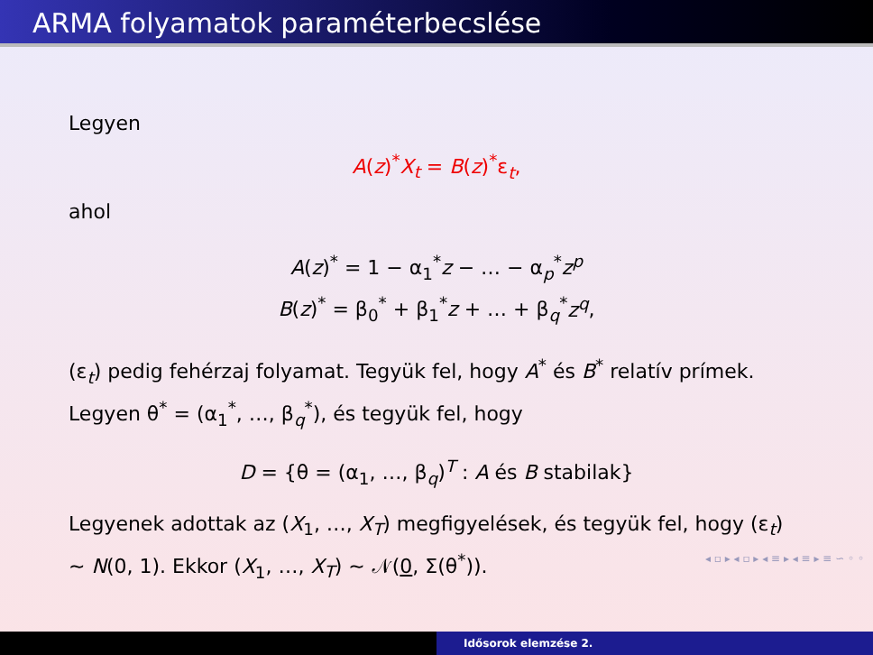ARMA folyamatok paraméterbecslése
Legyen
A(z)<sup>*</sup>X<sub>t</sub> = B(z)<sup>*</sup>ε<sub>t</sub>,
ahol
A(z)<sup>*</sup> = 1 − α<sub>1</sub><sup>*</sup>z − … − α<sub>p</sub><sup>*</sup>z<sup>p</sup>
B(z)<sup>*</sup> = β<sub>0</sub><sup>*</sup> + β<sub>1</sub><sup>*</sup>z + … + β<sub>q</sub><sup>*</sup>z<sup>q</sup>,
(ε<sub>t</sub>) pedig fehérzaj folyamat. Tegyük fel, hogy A<sup>*</sup> és B<sup>*</sup> relatív prímek. Legyen θ<sup>*</sup> = (α<sub>1</sub><sup>*</sup>, …, β<sub>q</sub><sup>*</sup>), és tegyük fel, hogy
D = {θ = (α<sub>1</sub>, …, β<sub>q</sub>)<sup>T</sup> : A és B stabilak}
Legyenek adottak az (X<sub>1</sub>, …, X<sub>T</sub>) megfigyelések, és tegyük fel, hogy (ε<sub>t</sub>) ∼ N(0, 1). Ekkor (X<sub>1</sub>, …, X<sub>T</sub>) ∼ 𝒩(0, Σ(θ<sup>*</sup>)).
◂ ▫ ▸ ◂ ▫ ▸ ◂ ≡ ▸ ◂ ≡ ▸ ≡ ∽ ◦ ◦
Idősorok elemzése 2.